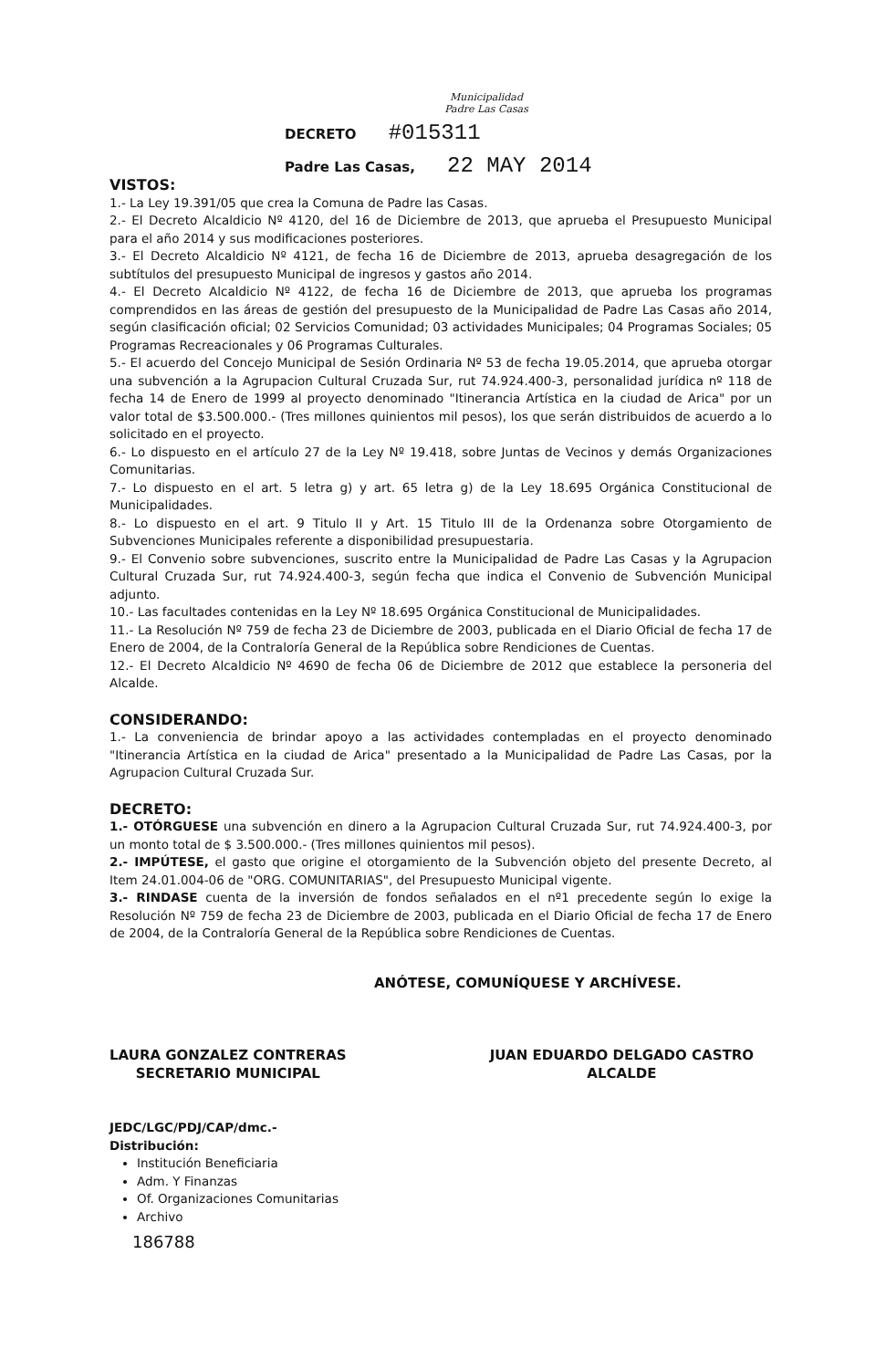Municipalidad
Padre Las Casas
DECRETO #015311
Padre Las Casas, 22 MAY 2014
VISTOS:
1.- La Ley 19.391/05 que crea la Comuna de Padre las Casas.
2.- El Decreto Alcaldicio Nº 4120, del 16 de Diciembre de 2013, que aprueba el Presupuesto Municipal para el año 2014 y sus modificaciones posteriores.
3.- El Decreto Alcaldicio Nº 4121, de fecha 16 de Diciembre de 2013, aprueba desagregación de los subtítulos del presupuesto Municipal de ingresos y gastos año 2014.
4.- El Decreto Alcaldicio Nº 4122, de fecha 16 de Diciembre de 2013, que aprueba los programas comprendidos en las áreas de gestión del presupuesto de la Municipalidad de Padre Las Casas año 2014, según clasificación oficial; 02 Servicios Comunidad; 03 actividades Municipales; 04 Programas Sociales; 05 Programas Recreacionales y 06 Programas Culturales.
5.- El acuerdo del Concejo Municipal de Sesión Ordinaria Nº 53 de fecha 19.05.2014, que aprueba otorgar una subvención a la Agrupacion Cultural Cruzada Sur, rut 74.924.400-3, personalidad jurídica nº 118 de fecha 14 de Enero de 1999 al proyecto denominado "Itinerancia Artística en la ciudad de Arica" por un valor total de $3.500.000.- (Tres millones quinientos mil pesos), los que serán distribuidos de acuerdo a lo solicitado en el proyecto.
6.- Lo dispuesto en el artículo 27 de la Ley Nº 19.418, sobre Juntas de Vecinos y demás Organizaciones Comunitarias.
7.- Lo dispuesto en el art. 5 letra g) y art. 65 letra g) de la Ley 18.695 Orgánica Constitucional de Municipalidades.
8.- Lo dispuesto en el art. 9 Titulo II y Art. 15 Titulo III de la Ordenanza sobre Otorgamiento de Subvenciones Municipales referente a disponibilidad presupuestaria.
9.- El Convenio sobre subvenciones, suscrito entre la Municipalidad de Padre Las Casas y la Agrupacion Cultural Cruzada Sur, rut 74.924.400-3, según fecha que indica el Convenio de Subvención Municipal adjunto.
10.- Las facultades contenidas en la Ley Nº 18.695 Orgánica Constitucional de Municipalidades.
11.- La Resolución Nº 759 de fecha 23 de Diciembre de 2003, publicada en el Diario Oficial de fecha 17 de Enero de 2004, de la Contraloría General de la República sobre Rendiciones de Cuentas.
12.- El Decreto Alcaldicio Nº 4690 de fecha 06 de Diciembre de 2012 que establece la personeria del Alcalde.
CONSIDERANDO:
1.- La conveniencia de brindar apoyo a las actividades contempladas en el proyecto denominado "Itinerancia Artística en la ciudad de Arica" presentado a la Municipalidad de Padre Las Casas, por la Agrupacion Cultural Cruzada Sur.
DECRETO:
1.- OTÓRGUESE una subvención en dinero a la Agrupacion Cultural Cruzada Sur, rut 74.924.400-3, por un monto total de $ 3.500.000.- (Tres millones quinientos mil pesos).
2.- IMPÚTESE, el gasto que origine el otorgamiento de la Subvención objeto del presente Decreto, al Item 24.01.004-06 de "ORG. COMUNITARIAS", del Presupuesto Municipal vigente.
3.- RINDASE cuenta de la inversión de fondos señalados en el nº1 precedente según lo exige la Resolución Nº 759 de fecha 23 de Diciembre de 2003, publicada en el Diario Oficial de fecha 17 de Enero de 2004, de la Contraloría General de la República sobre Rendiciones de Cuentas.
ANÓTESE, COMUNÍQUESE Y ARCHÍVESE.
LAURA GONZALEZ CONTRERAS
SECRETARIO MUNICIPAL
JUAN EDUARDO DELGADO CASTRO
ALCALDE
JEDC/LGC/PDJ/CAP/dmc.-
Distribución:
Institución Beneficiaria
Adm. Y Finanzas
Of. Organizaciones Comunitarias
Archivo
186788